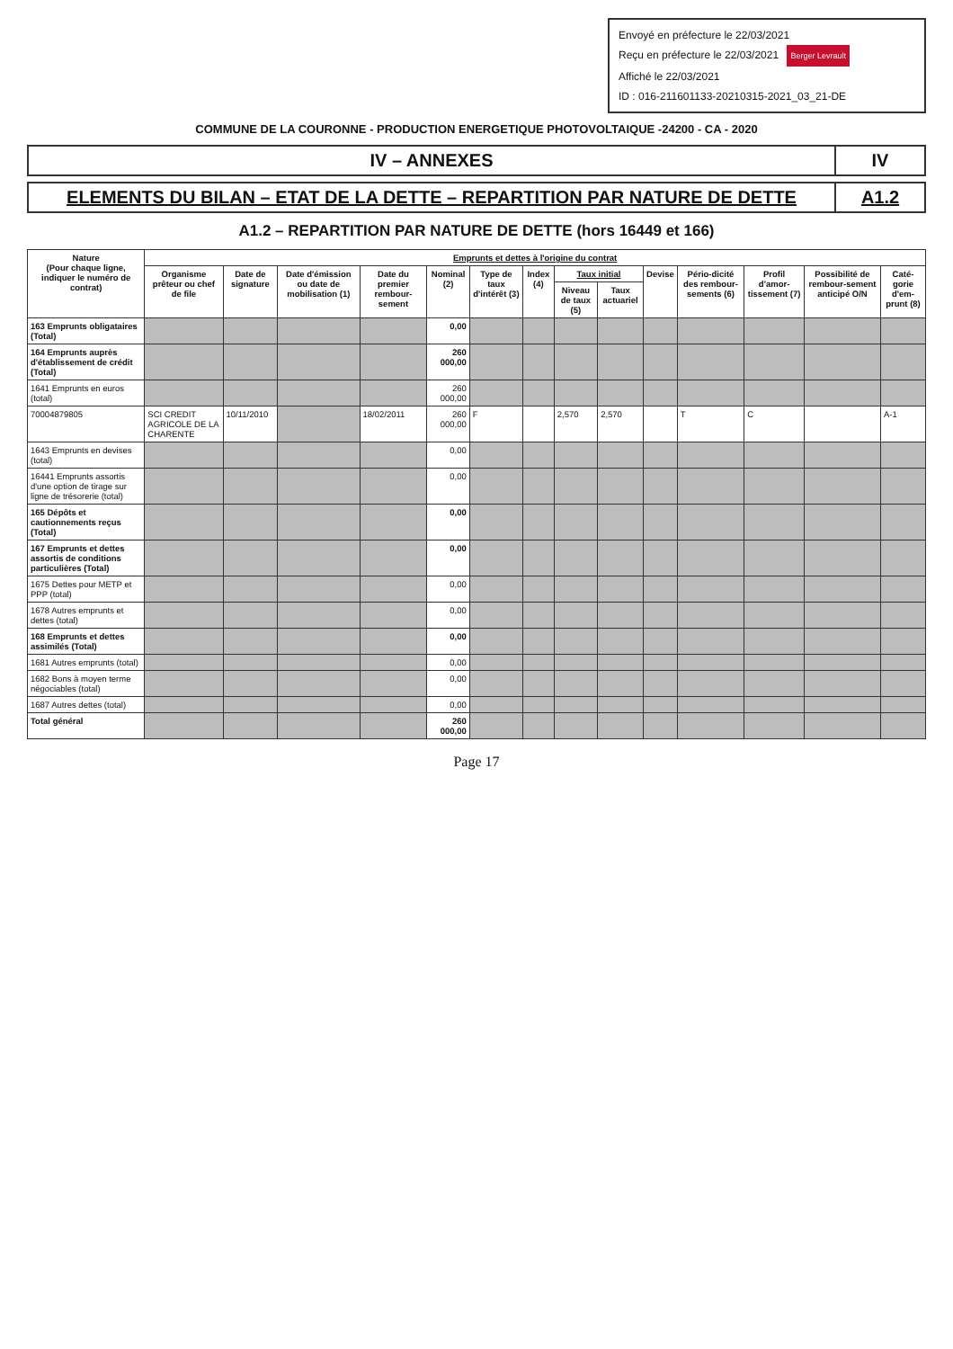Envoyé en préfecture le 22/03/2021
Reçu en préfecture le 22/03/2021 Berger Levrault
Affiché le 22/03/2021
ID : 016-211601133-20210315-2021_03_21-DE
COMMUNE DE LA COURONNE - PRODUCTION ENERGETIQUE PHOTOVOLTAIQUE -24200 - CA - 2020
IV – ANNEXES IV
ELEMENTS DU BILAN – ETAT DE LA DETTE – REPARTITION PAR NATURE DE DETTE
A1.2
A1.2 – REPARTITION PAR NATURE DE DETTE (hors 16449 et 166)
| Nature (Pour chaque ligne, indiquer le numéro de contrat) | Emprunts et dettes à l'origine du contrat | | | | | | | | | | | | | |
| --- | --- | --- | --- | --- | --- | --- | --- | --- | --- | --- | --- | --- | --- | --- |
| | Organisme prêteur ou chef de file | Date de signature | Date d'émission ou date de mobilisation (1) | Date du premier rembour-sement | Nominal (2) | Type de taux d'intérêt (3) | Index (4) | Taux initial | | Devise | Pério-dicité des rembour-sements (6) | Profil d'amor-tissement (7) | Possibilité de rembour-sement anticipé O/N | Caté-gorie d'em-prunt (8) |
| | | | | | | | | Niveau de taux (5) | Taux actuariel | | | | | |
| 163 Emprunts obligataires (Total) | | | | | 0,00 | | | | | | | | | |
| 164 Emprunts auprès d'établissement de crédit (Total) | | | | | 260 000,00 | | | | | | | | | |
| 1641 Emprunts en euros (total) | | | | | 260 000,00 | | | | | | | | | |
| 70004879805 | SCI CREDIT AGRICOLE DE LA CHARENTE | 10/11/2010 | | 18/02/2011 | 260 000,00 | F | | 2,570 | 2,570 | | T | C | | A-1 |
| 1643 Emprunts en devises (total) | | | | | 0,00 | | | | | | | | | |
| 16441 Emprunts assortis d'une option de tirage sur ligne de trésorerie (total) | | | | | 0,00 | | | | | | | | | |
| 165 Dépôts et cautionnements reçus (Total) | | | | | 0,00 | | | | | | | | | |
| 167 Emprunts et dettes assortis de conditions particulières (Total) | | | | | 0,00 | | | | | | | | | |
| 1675 Dettes pour METP et PPP (total) | | | | | 0,00 | | | | | | | | | |
| 1678 Autres emprunts et dettes (total) | | | | | 0,00 | | | | | | | | | |
| 168 Emprunts et dettes assimilés (Total) | | | | | 0,00 | | | | | | | | | |
| 1681 Autres emprunts (total) | | | | | 0,00 | | | | | | | | | |
| 1682 Bons à moyen terme négociables (total) | | | | | 0,00 | | | | | | | | | |
| 1687 Autres dettes (total) | | | | | 0,00 | | | | | | | | | |
| Total général | | | | | 260 000,00 | | | | | | | | | |
Page 17